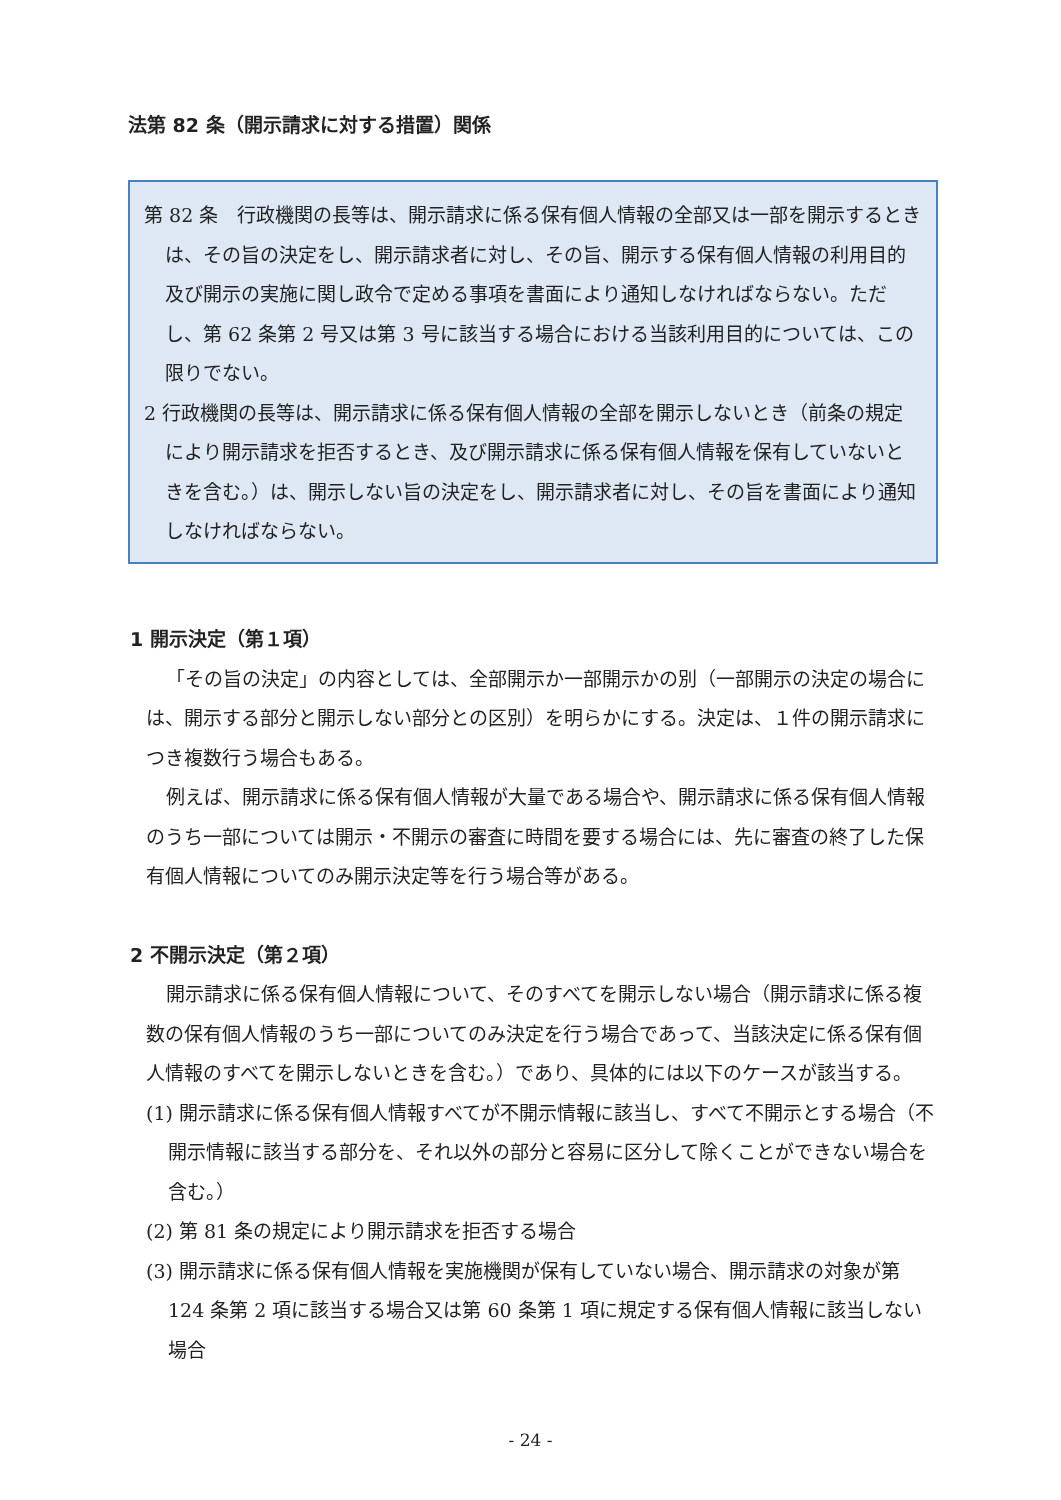法第 82 条（開示請求に対する措置）関係
第 82 条　行政機関の長等は、開示請求に係る保有個人情報の全部又は一部を開示するときは、その旨の決定をし、開示請求者に対し、その旨、開示する保有個人情報の利用目的及び開示の実施に関し政令で定める事項を書面により通知しなければならない。ただし、第 62 条第 2 号又は第 3 号に該当する場合における当該利用目的については、この限りでない。
2 行政機関の長等は、開示請求に係る保有個人情報の全部を開示しないとき（前条の規定により開示請求を拒否するとき、及び開示請求に係る保有個人情報を保有していないときを含む。）は、開示しない旨の決定をし、開示請求者に対し、その旨を書面により通知しなければならない。
1 開示決定（第１項）
「その旨の決定」の内容としては、全部開示か一部開示かの別（一部開示の決定の場合には、開示する部分と開示しない部分との区別）を明らかにする。決定は、１件の開示請求につき複数行う場合もある。
例えば、開示請求に係る保有個人情報が大量である場合や、開示請求に係る保有個人情報のうち一部については開示・不開示の審査に時間を要する場合には、先に審査の終了した保有個人情報についてのみ開示決定等を行う場合等がある。
2 不開示決定（第２項）
開示請求に係る保有個人情報について、そのすべてを開示しない場合（開示請求に係る複数の保有個人情報のうち一部についてのみ決定を行う場合であって、当該決定に係る保有個人情報のすべてを開示しないときを含む。）であり、具体的には以下のケースが該当する。
(1) 開示請求に係る保有個人情報すべてが不開示情報に該当し、すべて不開示とする場合（不開示情報に該当する部分を、それ以外の部分と容易に区分して除くことができない場合を含む。）
(2) 第 81 条の規定により開示請求を拒否する場合
(3) 開示請求に係る保有個人情報を実施機関が保有していない場合、開示請求の対象が第 124 条第 2 項に該当する場合又は第 60 条第 1 項に規定する保有個人情報に該当しない場合
- 24 -